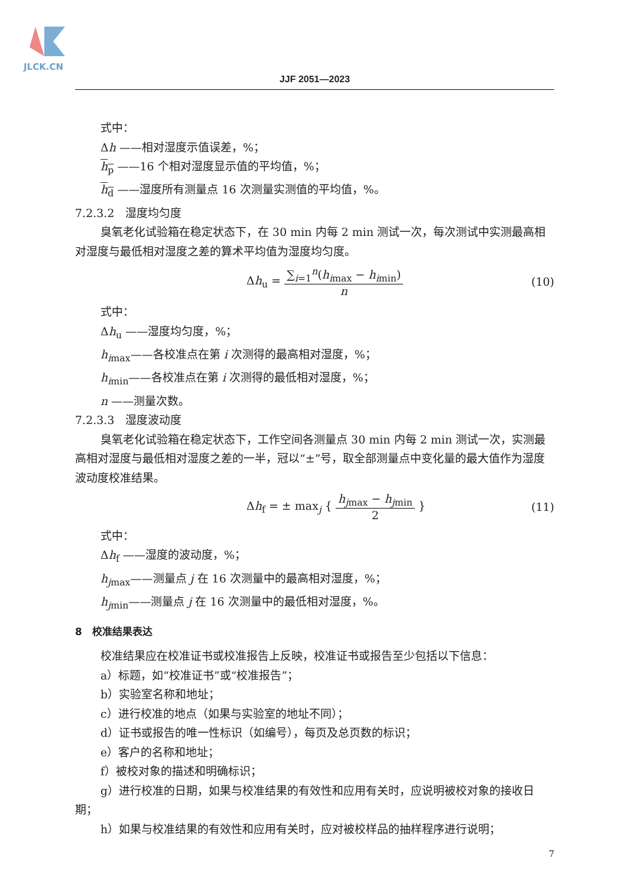JLCK.CN
JJF 2051—2023
式中：
Δh ——相对湿度示值误差，%；
h<sub>p</sub> ——16 个相对湿度显示值的平均值，%；
h<sub>d</sub> ——湿度所有测量点 16 次测量实测值的平均值，%。
7.2.3.2　湿度均匀度
臭氧老化试验箱在稳定状态下，在 30 min 内每 2 min 测试一次，每次测试中实测最高相对湿度与最低相对湿度之差的算术平均值为湿度均匀度。
Δh<sub>u</sub> =
∑<sub>i=1</sub><sup>n</sup>(h<sub>imax</sub> − h<sub>imin</sub>)
n
(10)
式中：
Δh<sub>u</sub> ——湿度均匀度，%；
h<sub>imax</sub>——各校准点在第 i 次测得的最高相对湿度，%；
h<sub>imin</sub>——各校准点在第 i 次测得的最低相对湿度，%；
n ——测量次数。
7.2.3.3　湿度波动度
臭氧老化试验箱在稳定状态下，工作空间各测量点 30 min 内每 2 min 测试一次，实测最高相对湿度与最低相对湿度之差的一半，冠以“±”号，取全部测量点中变化量的最大值作为湿度波动度校准结果。
Δh<sub>f</sub> = ± max<sub>j</sub> {
h<sub>jmax</sub> − h<sub>jmin</sub>
2
} (11)
式中：
Δh<sub>f</sub> ——湿度的波动度，%；
h<sub>jmax</sub>——测量点 j 在 16 次测量中的最高相对湿度，%；
h<sub>jmin</sub>——测量点 j 在 16 次测量中的最低相对湿度，%。
8　校准结果表达
校准结果应在校准证书或校准报告上反映，校准证书或报告至少包括以下信息：
a）标题，如“校准证书”或“校准报告”；
b）实验室名称和地址；
c）进行校准的地点（如果与实验室的地址不同）；
d）证书或报告的唯一性标识（如编号），每页及总页数的标识；
e）客户的名称和地址；
f）被校对象的描述和明确标识；
g）进行校准的日期，如果与校准结果的有效性和应用有关时，应说明被校对象的接收日期；
h）如果与校准结果的有效性和应用有关时，应对被校样品的抽样程序进行说明；
7